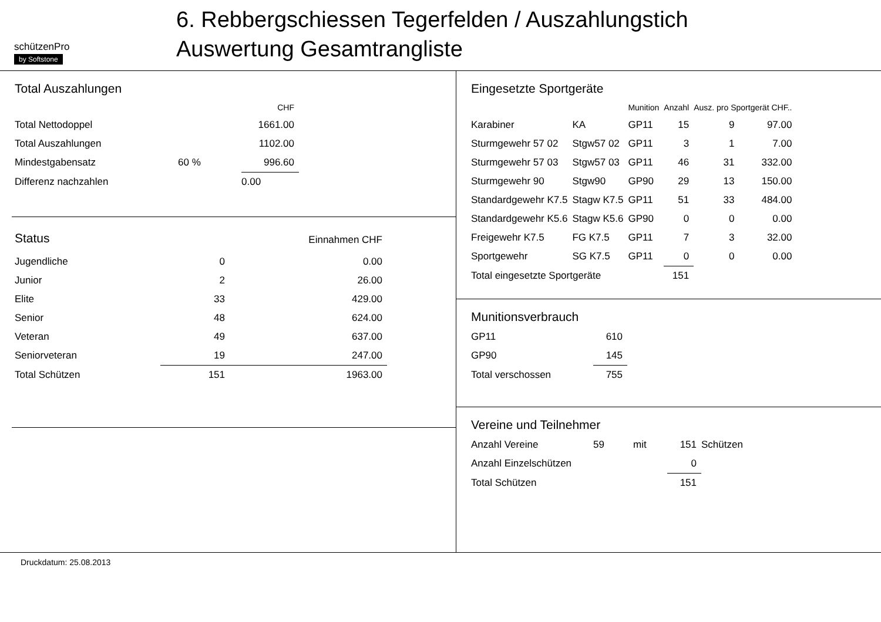schützenPro
by Softstone
6. Rebbergschiessen Tegerfelden / Auszahlungstich
Auswertung Gesamtrangliste
Total Auszahlungen
| | | CHF |
| --- | --- | --- |
| Total Nettodoppel | | 1661.00 |
| Total Auszahlungen | | 1102.00 |
| Mindestgabensatz | 60 % | 996.60 |
| Differenz nachzahlen | | 0.00 |
| Status | | Einnahmen CHF |
| Jugendliche | 0 | 0.00 |
| Junior | 2 | 26.00 |
| Elite | 33 | 429.00 |
| Senior | 48 | 624.00 |
| Veteran | 49 | 637.00 |
| Seniorveteran | 19 | 247.00 |
| Total Schützen | 151 | 1963.00 |
Eingesetzte Sportgeräte
| | | Munition | Anzahl | Ausz. pro Sportgerät CHF.. | |
| --- | --- | --- | --- | --- | --- |
| Karabiner | KA | GP11 | 15 | 9 | 97.00 |
| Sturmgewehr 57 02 | Stgw57 02 | GP11 | 3 | 1 | 7.00 |
| Sturmgewehr 57 03 | Stgw57 03 | GP11 | 46 | 31 | 332.00 |
| Sturmgewehr 90 | Stgw90 | GP90 | 29 | 13 | 150.00 |
| Standardgewehr K7.5 | Stagw K7.5 | GP11 | 51 | 33 | 484.00 |
| Standardgewehr K5.6 | Stagw K5.6 | GP90 | 0 | 0 | 0.00 |
| Freigewehr K7.5 | FG K7.5 | GP11 | 7 | 3 | 32.00 |
| Sportgewehr | SG K7.5 | GP11 | 0 | 0 | 0.00 |
| Total eingesetzte Sportgeräte | | | 151 | | |
Munitionsverbrauch
| GP11 | 610 |
| GP90 | 145 |
| Total verschossen | 755 |
Vereine und Teilnehmer
| Anzahl Vereine | 59 | mit | 151 | Schützen |
| Anzahl Einzelschützen | | | 0 | |
| Total Schützen | | | 151 | |
Druckdatum: 25.08.2013